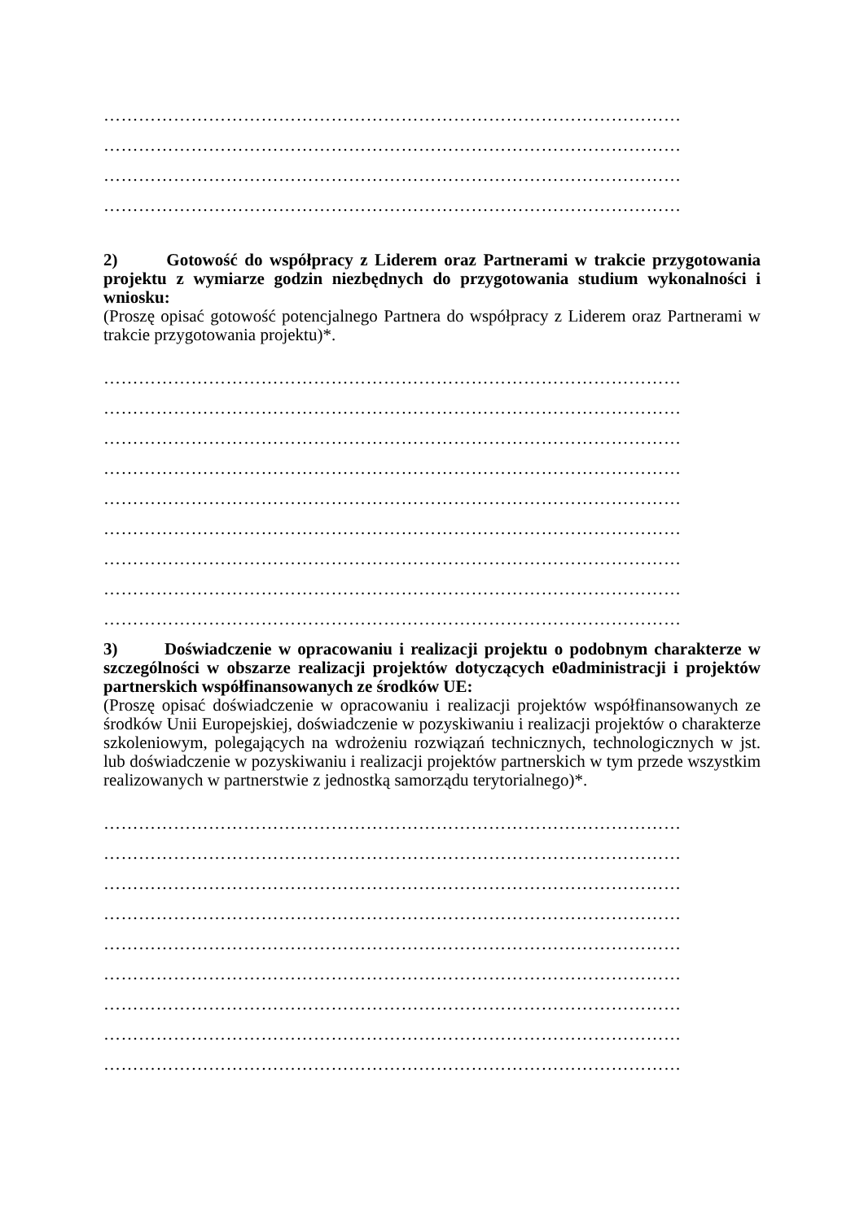………………………………………………………………………………………
………………………………………………………………………………………
………………………………………………………………………………………
………………………………………………………………………………………
2) Gotowość do współpracy z Liderem oraz Partnerami w trakcie przygotowania projektu z wymiarze godzin niezbędnych do przygotowania studium wykonalności i wniosku:
(Proszę opisać gotowość potencjalnego Partnera do współpracy z Liderem oraz Partnerami w trakcie przygotowania projektu)*.
………………………………………………………………………………………
………………………………………………………………………………………
………………………………………………………………………………………
………………………………………………………………………………………
………………………………………………………………………………………
………………………………………………………………………………………
………………………………………………………………………………………
………………………………………………………………………………………
………………………………………………………………………………………
3) Doświadczenie w opracowaniu i realizacji projektu o podobnym charakterze w szczególności w obszarze realizacji projektów dotyczących e0administracji i projektów partnerskich współfinansowanych ze środków UE:
(Proszę opisać doświadczenie w opracowaniu i realizacji projektów współfinansowanych ze środków Unii Europejskiej, doświadczenie w pozyskiwaniu i realizacji projektów o charakterze szkoleniowym, polegających na wdrożeniu rozwiązań technicznych, technologicznych w jst. lub doświadczenie w pozyskiwaniu i realizacji projektów partnerskich w tym przede wszystkim realizowanych w partnerstwie z jednostką samorządu terytorialnego)*.
………………………………………………………………………………………
………………………………………………………………………………………
………………………………………………………………………………………
………………………………………………………………………………………
………………………………………………………………………………………
………………………………………………………………………………………
………………………………………………………………………………………
………………………………………………………………………………………
………………………………………………………………………………………